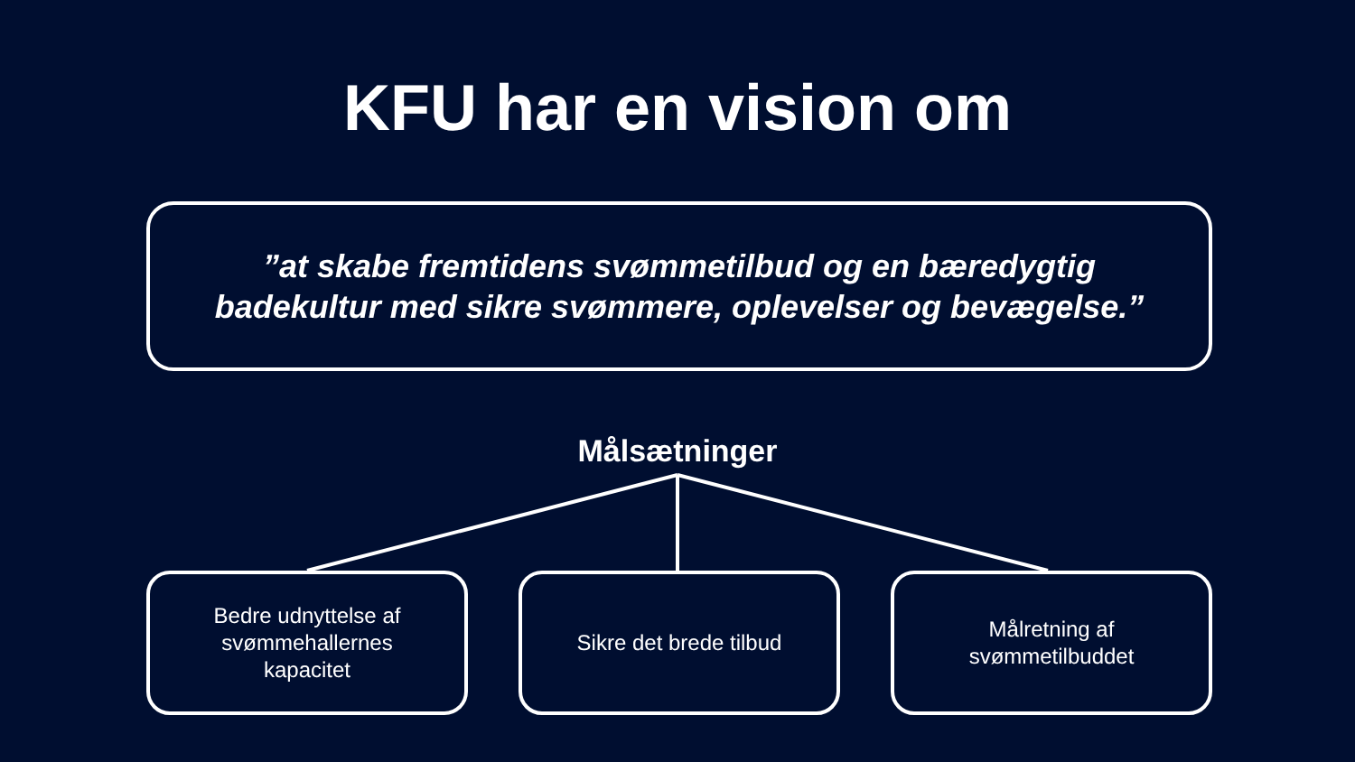KFU har en vision om
”at skabe fremtidens svømmetilbud og en bæredygtig
badekultur med sikre svømmere, oplevelser og bevægelse.”
Målsætninger
Bedre udnyttelse af
svømmehallernes
kapacitet
Sikre det brede tilbud Målretning af
svømmetilbuddet